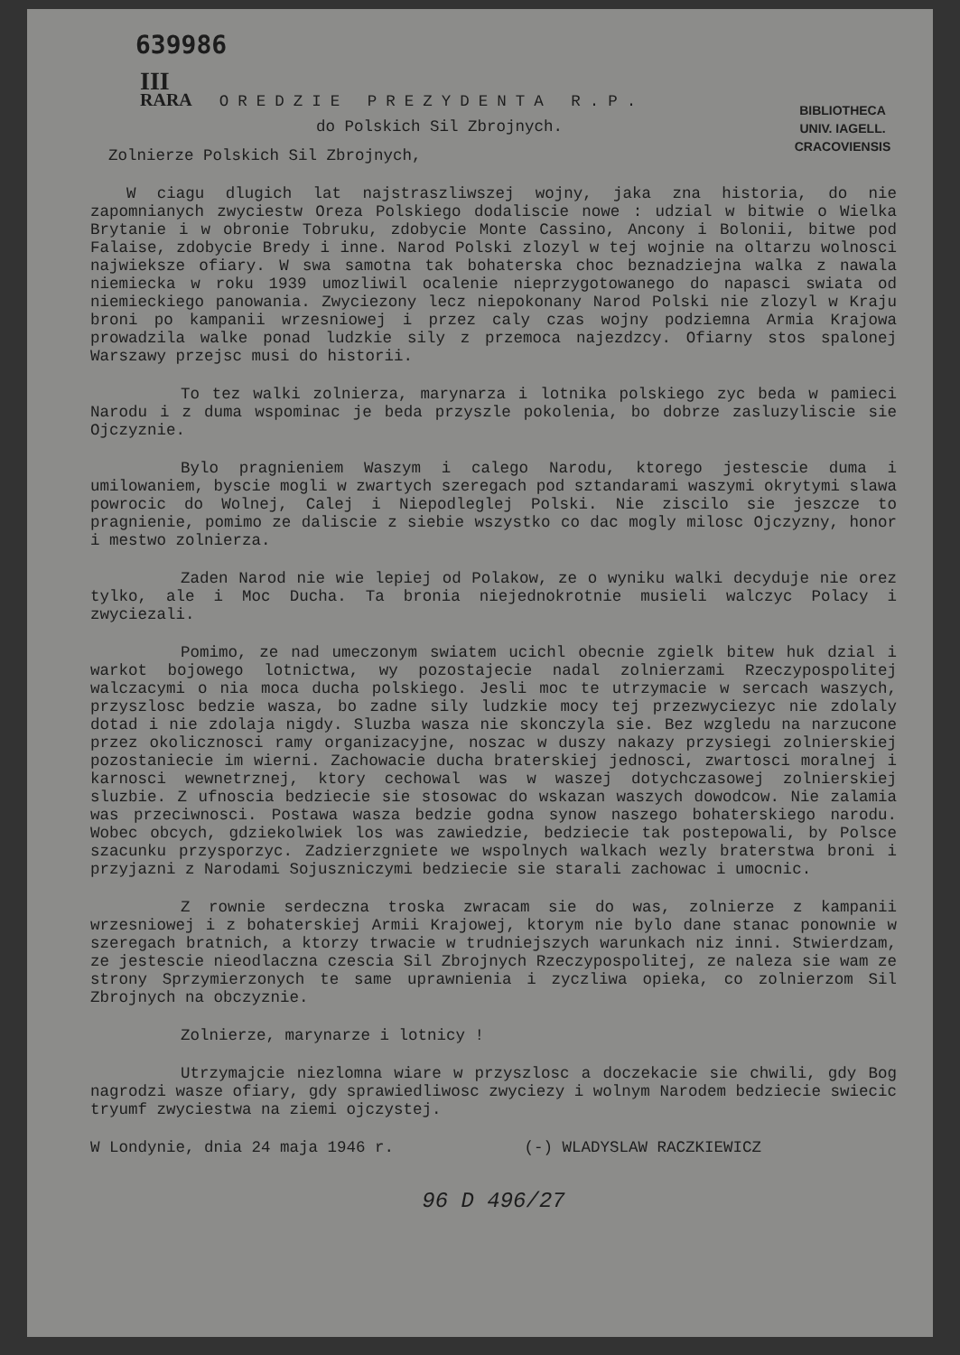639986
III
RARA OREDZIE PREZYDENTA R.P.
BIBLIOTHECA
UNIV. IAGELL.
CRACOVIENSIS
do Polskich Sil Zbrojnych.
Zolnierze Polskich Sil Zbrojnych,
W ciagu dlugich lat najstraszliwszej wojny, jaka zna historia, do nie zapomnianych zwyciestw Oreza Polskiego dodaliscie nowe : udzial w bitwie o Wielka Brytanie i w obronie Tobruku, zdobycie Monte Cassino, Ancony i Bolonii, bitwe pod Falaise, zdobycie Bredy i inne. Narod Polski zlozyl w tej wojnie na oltarzu wolnosci najwieksze ofiary. W swa samotna tak bohaterska choc beznadziejna walka z nawala niemiecka w roku 1939 umozliwil ocalenie nieprzygotowanego do napasci swiata od niemieckiego panowania. Zwyciezony lecz niepokonany Narod Polski nie zlozyl w Kraju broni po kampanii wrzesniowej i przez caly czas wojny podziemna Armia Krajowa prowadzila walke ponad ludzkie sily z przemoca najezdzcy. Ofiarny stos spalonej Warszawy przejsc musi do historii.
To tez walki zolnierza, marynarza i lotnika polskiego zyc beda w pamieci Narodu i z duma wspominac je beda przyszle pokolenia, bo dobrze zasluzyliscie sie Ojczyznie.
Bylo pragnieniem Waszym i calego Narodu, ktorego jestescie duma i umilowaniem, byscie mogli w zwartych szeregach pod sztandarami waszymi okrytymi slawa powrocic do Wolnej, Calej i Niepodleglej Polski. Nie ziscilo sie jeszcze to pragnienie, pomimo ze daliscie z siebie wszystko co dac mogly milosc Ojczyzny, honor i mestwo zolnierza.
Zaden Narod nie wie lepiej od Polakow, ze o wyniku walki decyduje nie orez tylko, ale i Moc Ducha. Ta bronia niejednokrotnie musieli walczyc Polacy i zwyciezali.
Pomimo, ze nad umeczonym swiatem ucichl obecnie zgielk bitew huk dzial i warkot bojowego lotnictwa, wy pozostajecie nadal zolnierzami Rzeczypospolitej walczacymi o nia moca ducha polskiego. Jesli moc te utrzymacie w sercach waszych, przyszlosc bedzie wasza, bo zadne sily ludzkie mocy tej przezwyciezyc nie zdolaly dotad i nie zdolaja nigdy. Sluzba wasza nie skonczyla sie. Bez wzgledu na narzucone przez okolicznosci ramy organizacyjne, noszac w duszy nakazy przysiegi zolnierskiej pozostaniecie im wierni. Zachowacie ducha braterskiej jednosci, zwartosci moralnej i karnosci wewnetrznej, ktory cechowal was w waszej dotychczasowej zolnierskiej sluzbie. Z ufnoscia bedziecie sie stosowac do wskazan waszych dowodcow. Nie zalamia was przeciwnosci. Postawa wasza bedzie godna synow naszego bohaterskiego narodu. Wobec obcych, gdziekolwiek los was zawiedzie, bedziecie tak postepowali, by Polsce szacunku przysporzyc. Zadzierzgniete we wspolnych walkach wezly braterstwa broni i przyjazni z Narodami Sojuszniczymi bedziecie sie starali zachowac i umocnic.
Z rownie serdeczna troska zwracam sie do was, zolnierze z kampanii wrzesniowej i z bohaterskiej Armii Krajowej, ktorym nie bylo dane stanac ponownie w szeregach bratnich, a ktorzy trwacie w trudniejszych warunkach niz inni. Stwierdzam, ze jestescie nieodlaczna czescia Sil Zbrojnych Rzeczypospolitej, ze naleza sie wam ze strony Sprzymierzonych te same uprawnienia i zyczliwa opieka, co zolnierzom Sil Zbrojnych na obczyznie.
Zolnierze, marynarze i lotnicy !
Utrzymajcie niezlomna wiare w przyszlosc a doczekacie sie chwili, gdy Bog nagrodzi wasze ofiary, gdy sprawiedliwosc zwyciezy i wolnym Narodem bedziecie swiecic tryumf zwyciestwa na ziemi ojczystej.
W Londynie, dnia 24 maja 1946 r. (-) WLADYSLAW RACZKIEWICZ
96 D 496/27